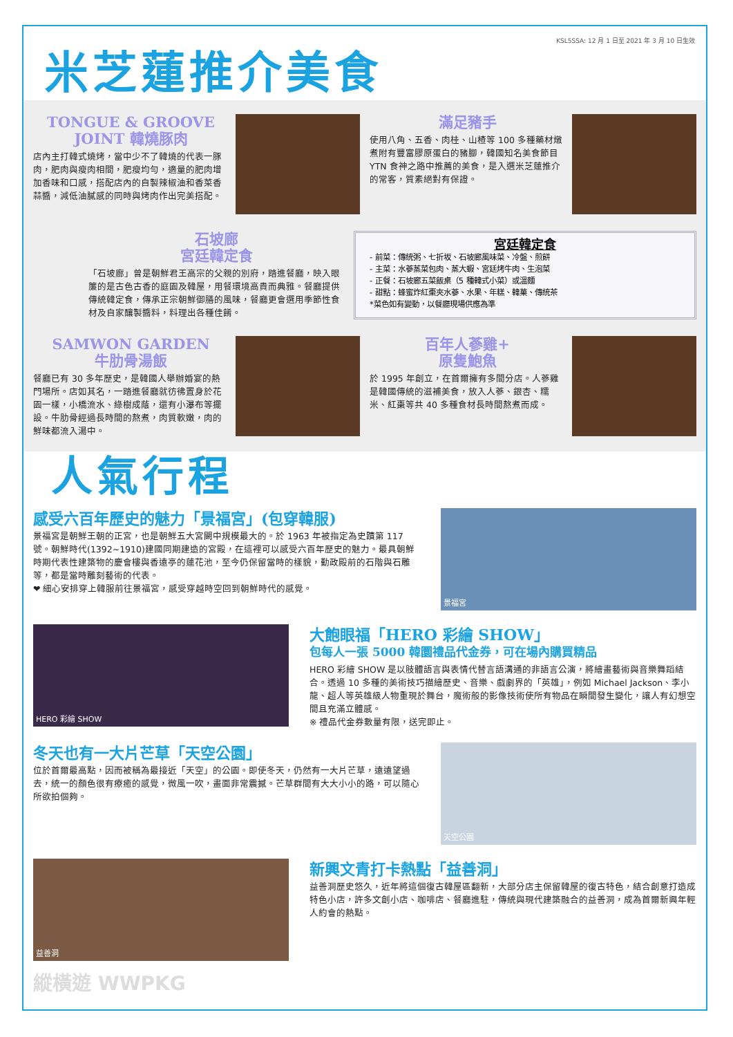KSL5SSA: 12 月 1 日至 2021 年 3 月 10 日生效
米芝蓮推介美食
TONGUE & GROOVE
JOINT 韓燒豚肉
店內主打韓式燒烤，當中少不了韓燒的代表一豚肉，肥肉與瘦肉相間，肥瘦均勻，適量的肥肉增加香味和口感，搭配店內的自製辣椒油和香菜香蒜醬，減低油膩感的同時與烤肉作出完美搭配。
滿足豬手
使用八角、五香、肉桂、山楂等 100 多種藥材燉煮附有豐富膠原蛋白的豬腳，韓國知名美食節目 YTN 食神之路中推薦的美食，是入選米芝蓮推介的常客，質素絕對有保證。
石坡廊
宮廷韓定食
「石坡廊」曾是朝鮮君王高宗的父親的別府，踏進餐廳，映入眼簾的是古色古香的庭園及韓屋，用餐環境高貴而典雅。餐廳提供傳統韓定食，傳承正宗朝鮮御膳的風味，餐廳更會選用季節性食材及自家釀製醬料，料理出各種佳餚。
宮廷韓定食
- 前菜：傳統粥、七折坂、石坡廊風味菜、冷盤、煎餅
- 主菜：水蔘蒸菜包肉、蒸大蝦、宮廷烤牛肉、生泡菜
- 正餐：石坡廊五菜飯桌（5 種韓式小菜）或溫麵
- 甜點：蜂蜜炸紅棗夾水蔘、水果、年糕、韓菓、傳統茶
*菜色如有變動，以餐廳現場供應為準
SAMWON GARDEN
牛肋骨湯飯
餐廳已有 30 多年歷史，是韓國人舉辦婚宴的熱門場所。店如其名，一踏進餐廳就彷彿置身於花園一樣，小橋流水、綠樹成蔭，還有小瀑布等擺設。牛肋骨經過長時間的熬煮，肉質軟嫩，肉的鮮味都流入湯中。
百年人蔘雞+
原隻鮑魚
於 1995 年創立，在首爾擁有多間分店。人蔘雞是韓國傳統的滋補美食，放入人蔘、銀杏、糯米、紅棗等共 40 多種食材長時間熬煮而成。
人氣行程
感受六百年歷史的魅力「景福宮」(包穿韓服)
景福宮是朝鮮王朝的正宮，也是朝鮮五大宮闕中規模最大的。於 1963 年被指定為史蹟第 117 號。朝鮮時代(1392~1910)建國同期建造的宮殿，在這裡可以感受六百年歷史的魅力。最具朝鮮時期代表性建築物的慶會樓與香遠亭的蓮花池，至今仍保留當時的樣貌，勤政殿前的石階與石雕等，都是當時雕刻藝術的代表。
❤ 細心安排穿上韓服前往景福宮，感受穿越時空回到朝鮮時代的感覺。
景福宮
HERO 彩繪 SHOW
大飽眼福「HERO 彩繪 SHOW」
包每人一張 5000 韓圜禮品代金券，可在場內購買精品
HERO 彩繪 SHOW 是以肢體語言與表情代替言語溝通的非語言公演，將繪畫藝術與音樂舞蹈結合。透過 10 多種的美術技巧描繪歷史、音樂、戲劇界的「英雄」，例如 Michael Jackson、李小龍、超人等英雄級人物重現於舞台，魔術般的影像技術使所有物品在瞬間發生變化，讓人有幻想空間且充滿立體感。
※ 禮品代金券數量有限，送完即止。
冬天也有一大片芒草「天空公園」
位於首爾最高點，因而被稱為最接近「天空」的公園。即使冬天，仍然有一大片芒草，遠遠望過去，統一的顏色很有療癒的感覺，微風一吹，畫面非常震撼。芒草群間有大大小小的路，可以隨心所欲拍個夠。
天空公園
益善洞
新興文青打卡熱點「益善洞」
益善洞歷史悠久，近年將這個復古韓屋區翻新，大部分店主保留韓屋的復古特色，結合創意打造成特色小店，許多文創小店、咖啡店、餐廳進駐，傳統與現代建築融合的益善洞，成為首爾新興年輕人約會的熱點。
縱橫遊 WWPKG